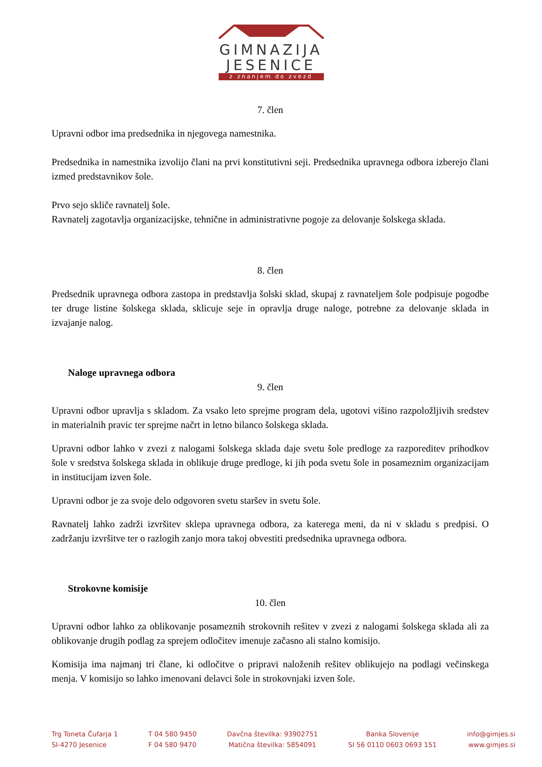GIMNAZIJA
JESENICE
z znanjem do zvezd
7. člen
Upravni odbor ima predsednika in njegovega namestnika.
Predsednika in namestnika izvolijo člani na prvi konstitutivni seji. Predsednika upravnega odbora izberejo člani izmed predstavnikov šole.
Prvo sejo skliče ravnatelj šole.
Ravnatelj zagotavlja organizacijske, tehnične in administrativne pogoje za delovanje šolskega sklada.
8. člen
Predsednik upravnega odbora zastopa in predstavlja šolski sklad, skupaj z ravnateljem šole podpisuje pogodbe ter druge listine šolskega sklada, sklicuje seje in opravlja druge naloge, potrebne za delovanje sklada in izvajanje nalog.
Naloge upravnega odbora
9. člen
Upravni odbor upravlja s skladom. Za vsako leto sprejme program dela, ugotovi višino razpoložljivih sredstev in materialnih pravic ter sprejme načrt in letno bilanco šolskega sklada.
Upravni odbor lahko v zvezi z nalogami šolskega sklada daje svetu šole predloge za razporeditev prihodkov šole v sredstva šolskega sklada in oblikuje druge predloge, ki jih poda svetu šole in posameznim organizacijam in institucijam izven šole.
Upravni odbor je za svoje delo odgovoren svetu staršev in svetu šole.
Ravnatelj lahko zadrži izvršitev sklepa upravnega odbora, za katerega meni, da ni v skladu s predpisi. O zadržanju izvršitve ter o razlogih zanjo mora takoj obvestiti predsednika upravnega odbora.
Strokovne komisije
10. člen
Upravni odbor lahko za oblikovanje posameznih strokovnih rešitev v zvezi z nalogami šolskega sklada ali za oblikovanje drugih podlag za sprejem odločitev imenuje začasno ali stalno komisijo.
Komisija ima najmanj tri člane, ki odločitve o pripravi naloženih rešitev oblikujejo na podlagi večinskega menja. V komisijo so lahko imenovani delavci šole in strokovnjaki izven šole.
Trg Toneta Čufarja 1
SI-4270 Jesenice
T 04 580 9450
F 04 580 9470
Davčna številka: 93902751
Matična številka: 5854091
Banka Slovenije
SI 56 0110 0603 0693 151
info@gimjes.si
www.gimjes.si